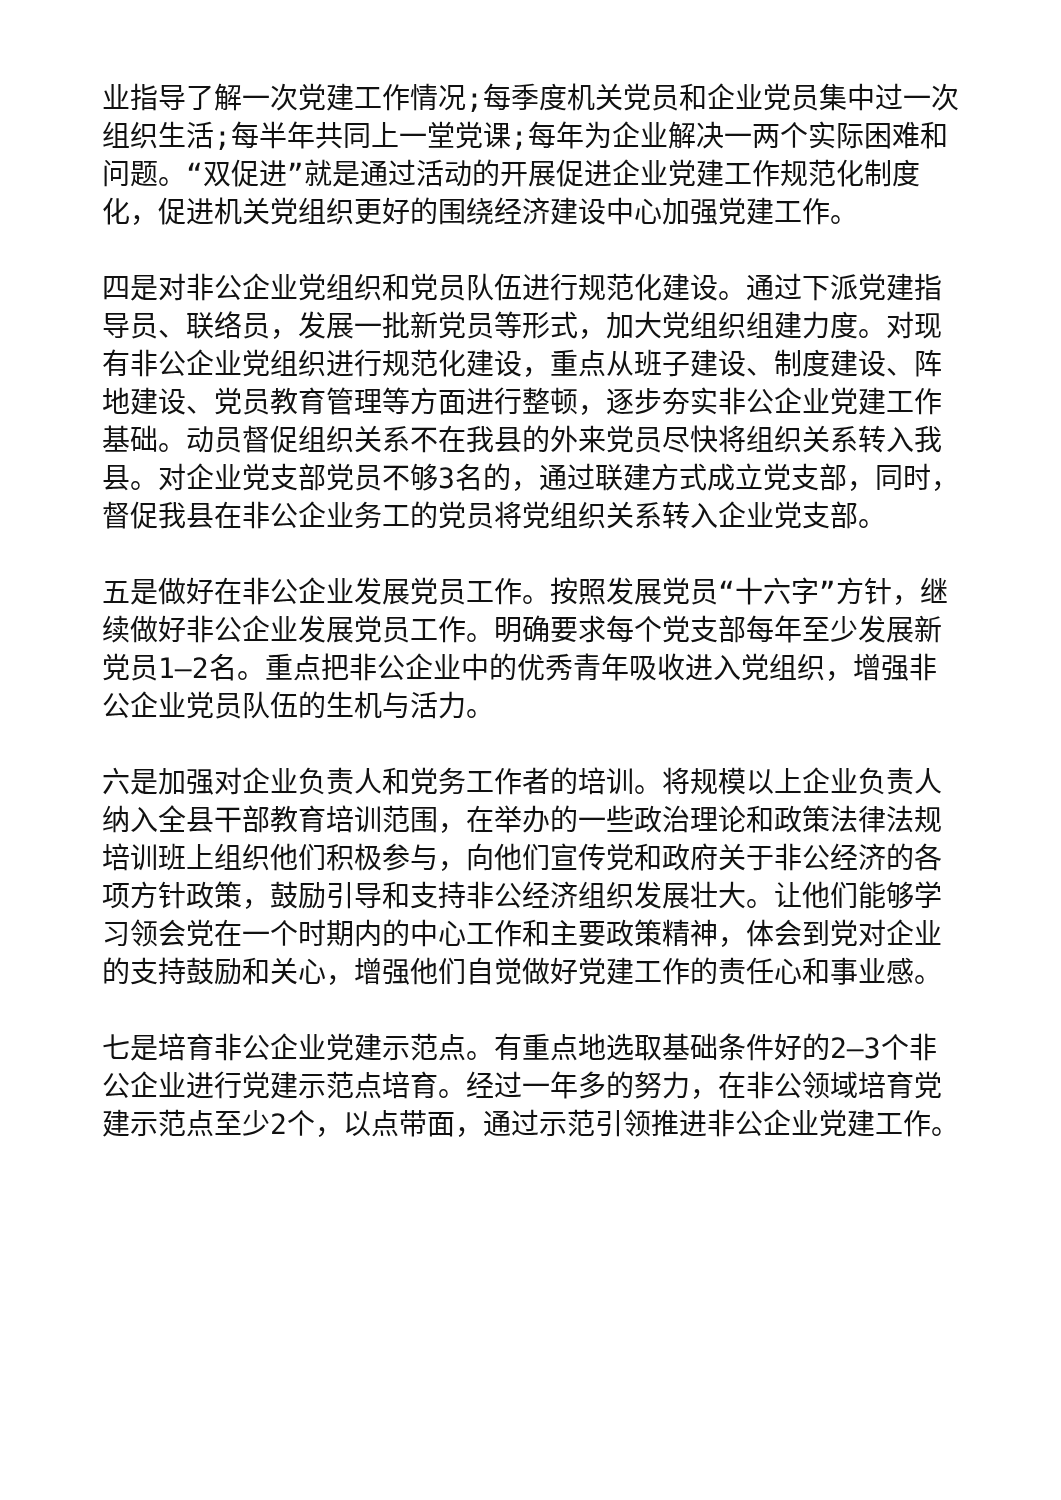业指导了解一次党建工作情况;每季度机关党员和企业党员集中过一次组织生活;每半年共同上一堂党课;每年为企业解决一两个实际困难和问题。“双促进”就是通过活动的开展促进企业党建工作规范化制度化，促进机关党组织更好的围绕经济建设中心加强党建工作。
四是对非公企业党组织和党员队伍进行规范化建设。通过下派党建指导员、联络员，发展一批新党员等形式，加大党组织组建力度。对现有非公企业党组织进行规范化建设，重点从班子建设、制度建设、阵地建设、党员教育管理等方面进行整顿，逐步夯实非公企业党建工作基础。动员督促组织关系不在我县的外来党员尽快将组织关系转入我县。对企业党支部党员不够3名的，通过联建方式成立党支部，同时，督促我县在非公企业务工的党员将党组织关系转入企业党支部。
五是做好在非公企业发展党员工作。按照发展党员“十六字”方针，继续做好非公企业发展党员工作。明确要求每个党支部每年至少发展新党员1—2名。重点把非公企业中的优秀青年吸收进入党组织，增强非公企业党员队伍的生机与活力。
六是加强对企业负责人和党务工作者的培训。将规模以上企业负责人纳入全县干部教育培训范围，在举办的一些政治理论和政策法律法规培训班上组织他们积极参与，向他们宣传党和政府关于非公经济的各项方针政策，鼓励引导和支持非公经济组织发展壮大。让他们能够学习领会党在一个时期内的中心工作和主要政策精神，体会到党对企业的支持鼓励和关心，增强他们自觉做好党建工作的责任心和事业感。
七是培育非公企业党建示范点。有重点地选取基础条件好的2—3个非公企业进行党建示范点培育。经过一年多的努力，在非公领域培育党建示范点至少2个，以点带面，通过示范引领推进非公企业党建工作。